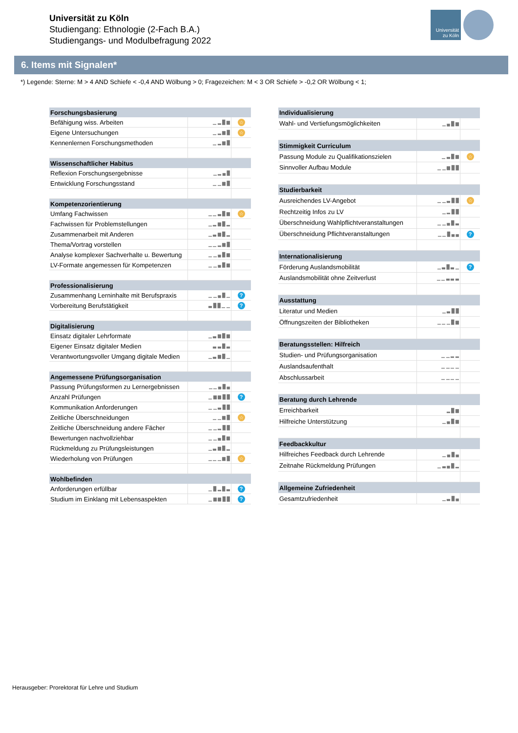Universität zu Köln
Studiengang: Ethnologie (2-Fach B.A.)
Studiengangs- und Modulbefragung 2022
Universität
zu Köln
6. Items mit Signalen*
*) Legende: Sterne: M > 4 AND Schiefe < -0,4 AND Wölbung > 0; Fragezeichen: M < 3 OR Schiefe > -0,2 OR Wölbung < 1;
| Forschungsbasierung | | |
| --- | --- | --- |
| Befähigung wiss. Arbeiten | ▁ ▂ █ ▆ | ☆ |
| Eigene Untersuchungen | ▁ ▂ ▆ █ | ☆ |
| Kennenlernen Forschungsmethoden | ▁ ▂ ▆ █ | |
| Wissenschaftlicher Habitus | | |
| Reflexion Forschungsergebnisse | ▁ ▂ ▄ █ | |
| Entwicklung Forschungsstand | ▁ ▁ ▆ █ | |
| Kompetenzorientierung | | |
| Umfang Fachwissen | ▁ ▁ ▃ █ ▆ | ☆ |
| Fachwissen für Problemstellungen | ▁ ▂ ▆ █ ▂ | |
| Zusammenarbeit mit Anderen | ▁ ▃ ▆ █ ▂ | |
| Thema/Vortrag vorstellen | ▁ ▁ ▂ ▆ █ | |
| Analyse komplexer Sachverhalte u. Bewertung | ▁ ▁ ▄ █ ▆ | |
| LV-Formate angemessen für Kompetenzen | ▁ ▁ ▄ █ ▆ | |
| Professionalisierung | | |
| Zusammenhang Lerninhalte mit Berufspraxis | ▁ ▁ ▄ █ ▁ | ? |
| Vorbereitung Berufstätigkeit | ▃ █ █ ▁ ▁ | ? |
| Digitalisierung | | |
| Einsatz digitaler Lehrformate | ▁ ▃ ▆ █ ▆ | |
| Eigener Einsatz digitaler Medien | ▃ ▃ █ ▃ | |
| Verantwortungsvoller Umgang digitale Medien | ▁ ▃ ▆ █ ▁ | |
| Angemessene Prüfungsorganisation | | |
| Passung Prüfungsformen zu Lernergebnissen | ▁ ▁ ▄ █ ▄ | |
| Anzahl Prüfungen | ▁ ▆ ▆ █ █ | ? |
| Kommunikation Anforderungen | ▁ ▁ ▃ █ █ | |
| Zeitliche Überschneidungen | ▁ ▁ ▆ █ | ☆ |
| Zeitliche Überschneidung andere Fächer | ▁ ▁ ▂ █ █ | |
| Bewertungen nachvollziehbar | ▁ ▁ ▄ █ ▆ | |
| Rückmeldung zu Prüfungsleistungen | ▁ ▃ ▆ █ ▂ | |
| Wiederholung von Prüfungen | ▁ ▁ ▁ ▆ █ | ☆ |
| Wohlbefinden | | |
| Anforderungen erfüllbar | ▁ █ ▂ █ ▃ | ? |
| Studium im Einklang mit Lebensaspekten | ▁ ▆ ▆ █ █ | ? |
| Individualisierung | | |
| --- | --- | --- |
| Wahl- und Vertiefungsmöglichkeiten | ▁ ▄ █ ▆ | |
| Stimmigkeit Curriculum | | |
| Passung Module zu Qualifikationszielen | ▁ ▃ █ ▆ | ☆ |
| Sinnvoller Aufbau Module | ▁ ▁ ▆ █ █ | |
| Studierbarkeit | | |
| Ausreichendes LV-Angebot | ▁ ▁ ▃ █ █ | ☆ |
| Rechtzeitig Infos zu LV | ▁ ▂ █ █ | |
| Überschneidung Wahlpflichtveranstaltungen | ▁ ▁ ▄ █ ▃ | |
| Überschneidung Pflichtveranstaltungen | ▁ ▁ █ ▄ ▄ | ? |
| Internationalisierung | | |
| Förderung Auslandsmobilität | ▁ ▃ █ ▃ ▁ | ? |
| Auslandsmobilität ohne Zeitverlust | ▁ ▁ ▃ ▃ ▃ | |
| Ausstattung | | |
| Literatur und Medien | ▁ ▃ █ █ | |
| Öffnungszeiten der Bibliotheken | ▁ ▁ ▁ █ ▆ | |
| Beratungsstellen: Hilfreich | | |
| Studien- und Prüfungsorganisation | ▁ ▁ ▂ ▂ | |
| Auslandsaufenthalt | ▁ ▁ ▁ ▁ | |
| Abschlussarbeit | ▁ ▁ ▁ ▁ | |
| Beratung durch Lehrende | | |
| Erreichbarkeit | ▂ █ ▆ | |
| Hilfreiche Unterstützung | ▁ ▄ █ ▆ | |
| Feedbackkultur | | |
| Hilfreiches Feedback durch Lehrende | ▁ ▄ █ ▄ | |
| Zeitnahe Rückmeldung Prüfungen | ▁ ▃ ▄ █ ▂ | |
| Allgemeine Zufriedenheit | | |
| Gesamtzufriedenheit | ▁ ▃ █ ▄ | |
Herausgeber: Prorektorat für Lehre und Studium